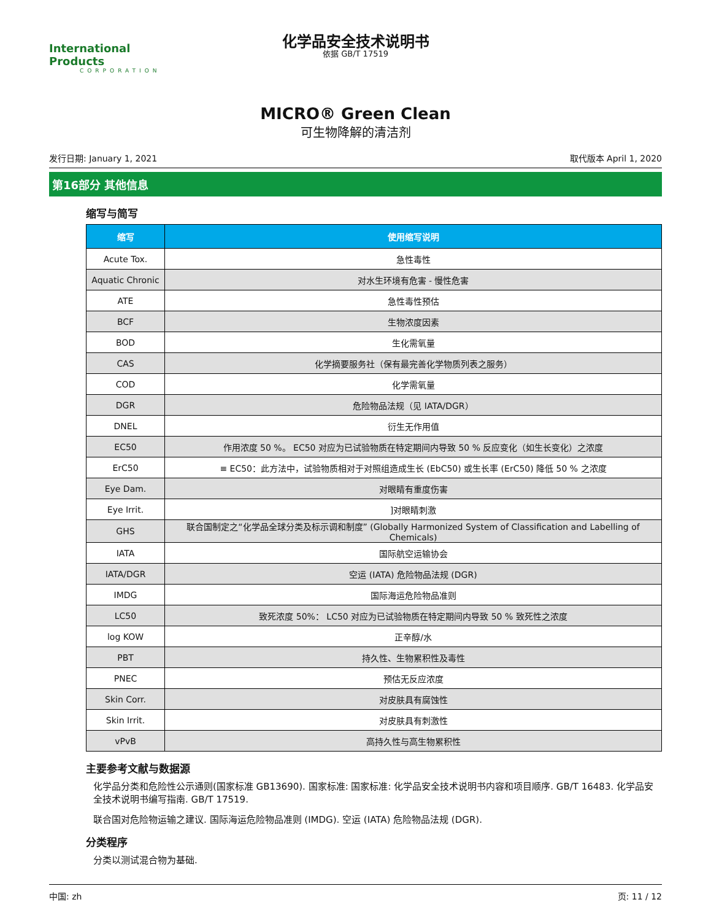International Products
CORPORATION
化学品安全技术说明书
依据 GB/T 17519
MICRO® Green Clean
可生物降解的清洁剂
发行日期: January 1, 2021 取代版本 April 1, 2020
第16部分 其他信息
缩写与简写
| 缩写 | 使用缩写说明 |
| --- | --- |
| Acute Tox. | 急性毒性 |
| Aquatic Chronic | 对水生环境有危害 - 慢性危害 |
| ATE | 急性毒性预估 |
| BCF | 生物浓度因素 |
| BOD | 生化需氧量 |
| CAS | 化学摘要服务社（保有最完善化学物质列表之服务） |
| COD | 化学需氧量 |
| DGR | 危险物品法规（见 IATA/DGR） |
| DNEL | 衍生无作用值 |
| EC50 | 作用浓度 50 %。 EC50 对应为已试验物质在特定期间内导致 50 % 反应变化（如生长变化）之浓度 |
| ErC50 | ≡ EC50：此方法中，试验物质相对于对照组造成生长 (EbC50) 或生长率 (ErC50) 降低 50 % 之浓度 |
| Eye Dam. | 对眼睛有重度伤害 |
| Eye Irrit. | ]对眼睛刺激 |
| GHS | 联合国制定之“化学品全球分类及标示调和制度” (Globally Harmonized System of Classification and Labelling of Chemicals) |
| IATA | 国际航空运输协会 |
| IATA/DGR | 空运 (IATA) 危险物品法规 (DGR) |
| IMDG | 国际海运危险物品准则 |
| LC50 | 致死浓度 50%： LC50 对应为已试验物质在特定期间内导致 50 % 致死性之浓度 |
| log KOW | 正辛醇/水 |
| PBT | 持久性、生物累积性及毒性 |
| PNEC | 预估无反应浓度 |
| Skin Corr. | 对皮肤具有腐蚀性 |
| Skin Irrit. | 对皮肤具有刺激性 |
| vPvB | 高持久性与高生物累积性 |
主要参考文献与数据源
化学品分类和危险性公示通则(国家标准 GB13690). 国家标准: 国家标准: 化学品安全技术说明书内容和项目顺序. GB/T 16483. 化学品安全技术说明书编写指南. GB/T 17519.
联合国对危险物运输之建议. 国际海运危险物品准则 (IMDG). 空运 (IATA) 危险物品法规 (DGR).
分类程序
分类以测试混合物为基础.
中国: zh 页: 11 / 12